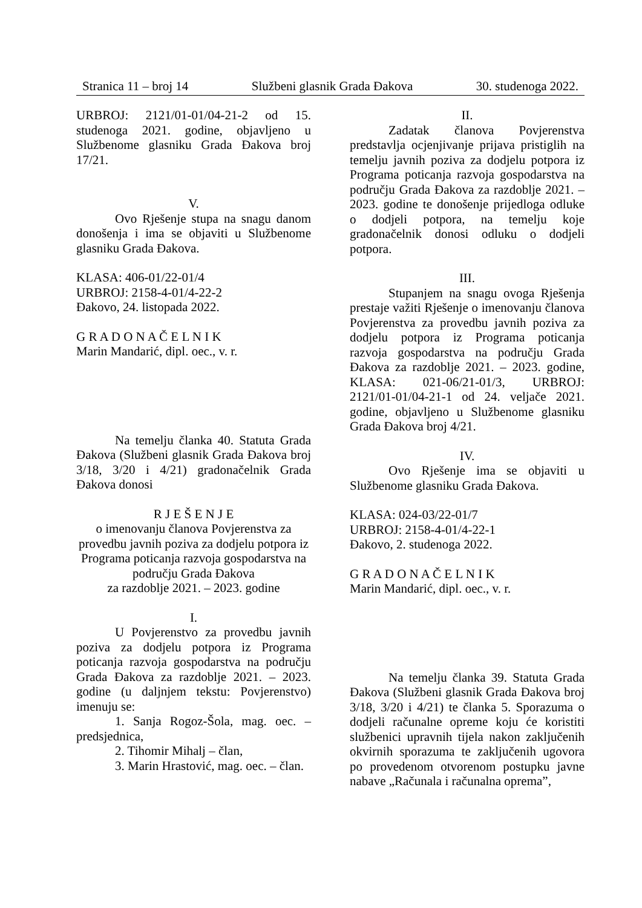Stranica 11 – broj 14 Službeni glasnik Grada Đakova 30. studenoga 2022.
URBROJ: 2121/01-01/04-21-2 od 15. studenoga 2021. godine, objavljeno u Službenome glasniku Grada Đakova broj 17/21.
V.
Ovo Rješenje stupa na snagu danom donošenja i ima se objaviti u Službenome glasniku Grada Đakova.
KLASA: 406-01/22-01/4
URBROJ: 2158-4-01/4-22-2
Đakovo, 24. listopada 2022.
G R A D O N A Č E L N I K
Marin Mandarić, dipl. oec., v. r.
Na temelju članka 40. Statuta Grada Đakova (Službeni glasnik Grada Đakova broj 3/18, 3/20 i 4/21) gradonačelnik Grada Đakova donosi
R J E Š E N J E
o imenovanju članova Povjerenstva za provedbu javnih poziva za dodjelu potpora iz Programa poticanja razvoja gospodarstva na području Grada Đakova
za razdoblje 2021. – 2023. godine
I.
U Povjerenstvo za provedbu javnih poziva za dodjelu potpora iz Programa poticanja razvoja gospodarstva na području Grada Đakova za razdoblje 2021. – 2023. godine (u daljnjem tekstu: Povjerenstvo) imenuju se:
1. Sanja Rogoz-Šola, mag. oec. – predsjednica,
2. Tihomir Mihalj – član,
3. Marin Hrastović, mag. oec. – član.
II.
Zadatak članova Povjerenstva predstavlja ocjenjivanje prijava pristiglih na temelju javnih poziva za dodjelu potpora iz Programa poticanja razvoja gospodarstva na području Grada Đakova za razdoblje 2021. – 2023. godine te donošenje prijedloga odluke o dodjeli potpora, na temelju koje gradonačelnik donosi odluku o dodjeli potpora.
III.
Stupanjem na snagu ovoga Rješenja prestaje važiti Rješenje o imenovanju članova Povjerenstva za provedbu javnih poziva za dodjelu potpora iz Programa poticanja razvoja gospodarstva na području Grada Đakova za razdoblje 2021. – 2023. godine, KLASA: 021-06/21-01/3, URBROJ: 2121/01-01/04-21-1 od 24. veljače 2021. godine, objavljeno u Službenome glasniku Grada Đakova broj 4/21.
IV.
Ovo Rješenje ima se objaviti u Službenome glasniku Grada Đakova.
KLASA: 024-03/22-01/7
URBROJ: 2158-4-01/4-22-1
Đakovo, 2. studenoga 2022.
G R A D O N A Č E L N I K
Marin Mandarić, dipl. oec., v. r.
Na temelju članka 39. Statuta Grada Đakova (Službeni glasnik Grada Đakova broj 3/18, 3/20 i 4/21) te članka 5. Sporazuma o dodjeli računalne opreme koju će koristiti službenici upravnih tijela nakon zaključenih okvirnih sporazuma te zaključenih ugovora po provedenom otvorenom postupku javne nabave „Računala i računalna oprema”,